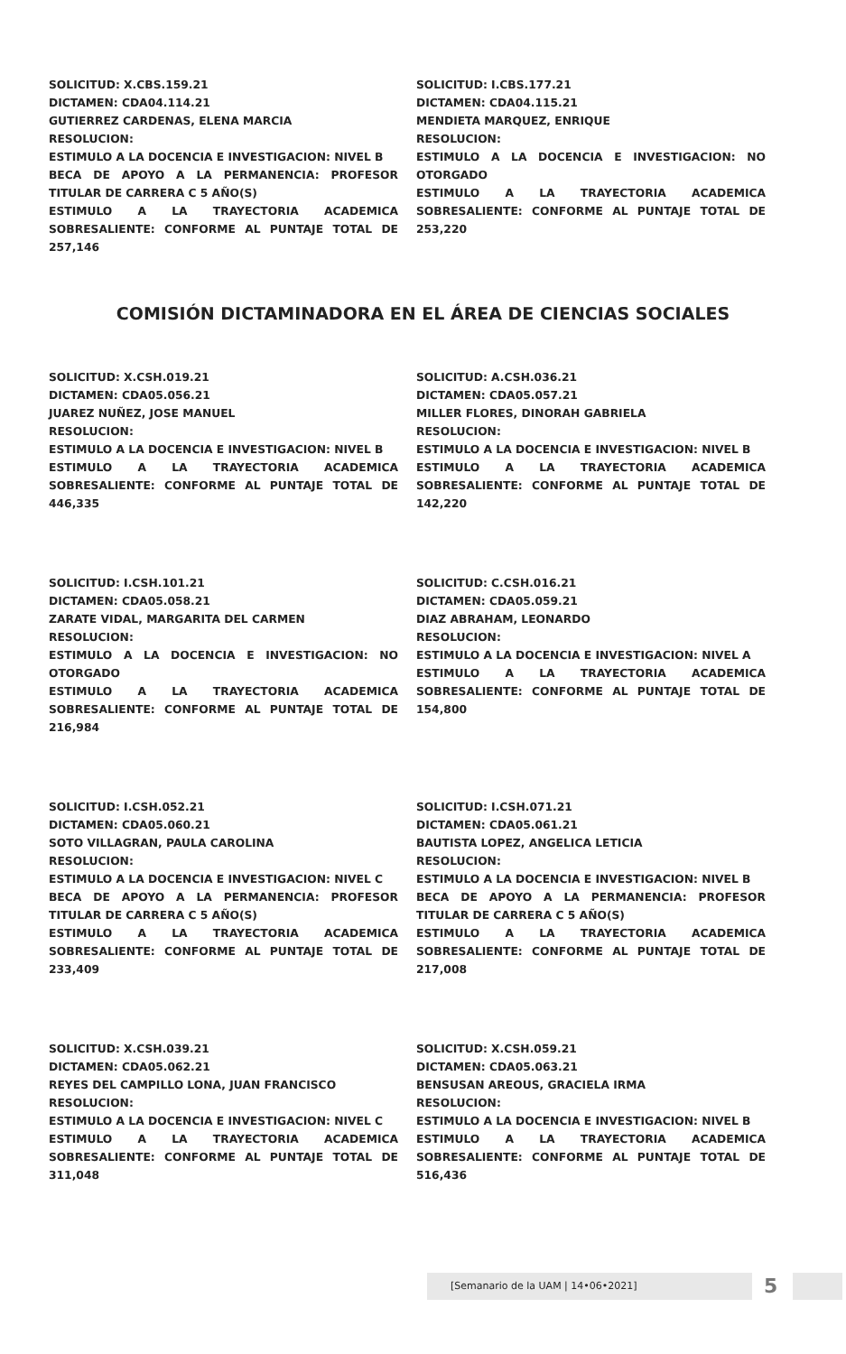SOLICITUD: X.CBS.159.21
DICTAMEN: CDA04.114.21
GUTIERREZ CARDENAS, ELENA MARCIA
RESOLUCION:
ESTIMULO A LA DOCENCIA E INVESTIGACION: NIVEL B
BECA DE APOYO A LA PERMANENCIA: PROFESOR TITULAR DE CARRERA C 5 AÑO(S)
ESTIMULO A LA TRAYECTORIA ACADEMICA SOBRESALIENTE: CONFORME AL PUNTAJE TOTAL DE 257,146
SOLICITUD: I.CBS.177.21
DICTAMEN: CDA04.115.21
MENDIETA MARQUEZ, ENRIQUE
RESOLUCION:
ESTIMULO A LA DOCENCIA E INVESTIGACION: NO OTORGADO
ESTIMULO A LA TRAYECTORIA ACADEMICA SOBRESALIENTE: CONFORME AL PUNTAJE TOTAL DE 253,220
COMISIÓN DICTAMINADORA EN EL ÁREA DE CIENCIAS SOCIALES
SOLICITUD: X.CSH.019.21
DICTAMEN: CDA05.056.21
JUAREZ NUÑEZ, JOSE MANUEL
RESOLUCION:
ESTIMULO A LA DOCENCIA E INVESTIGACION: NIVEL B
ESTIMULO A LA TRAYECTORIA ACADEMICA SOBRESALIENTE: CONFORME AL PUNTAJE TOTAL DE 446,335
SOLICITUD: A.CSH.036.21
DICTAMEN: CDA05.057.21
MILLER FLORES, DINORAH GABRIELA
RESOLUCION:
ESTIMULO A LA DOCENCIA E INVESTIGACION: NIVEL B
ESTIMULO A LA TRAYECTORIA ACADEMICA SOBRESALIENTE: CONFORME AL PUNTAJE TOTAL DE 142,220
SOLICITUD: I.CSH.101.21
DICTAMEN: CDA05.058.21
ZARATE VIDAL, MARGARITA DEL CARMEN
RESOLUCION:
ESTIMULO A LA DOCENCIA E INVESTIGACION: NO OTORGADO
ESTIMULO A LA TRAYECTORIA ACADEMICA SOBRESALIENTE: CONFORME AL PUNTAJE TOTAL DE 216,984
SOLICITUD: C.CSH.016.21
DICTAMEN: CDA05.059.21
DIAZ ABRAHAM, LEONARDO
RESOLUCION:
ESTIMULO A LA DOCENCIA E INVESTIGACION: NIVEL A
ESTIMULO A LA TRAYECTORIA ACADEMICA SOBRESALIENTE: CONFORME AL PUNTAJE TOTAL DE 154,800
SOLICITUD: I.CSH.052.21
DICTAMEN: CDA05.060.21
SOTO VILLAGRAN, PAULA CAROLINA
RESOLUCION:
ESTIMULO A LA DOCENCIA E INVESTIGACION: NIVEL C
BECA DE APOYO A LA PERMANENCIA: PROFESOR TITULAR DE CARRERA C 5 AÑO(S)
ESTIMULO A LA TRAYECTORIA ACADEMICA SOBRESALIENTE: CONFORME AL PUNTAJE TOTAL DE 233,409
SOLICITUD: I.CSH.071.21
DICTAMEN: CDA05.061.21
BAUTISTA LOPEZ, ANGELICA LETICIA
RESOLUCION:
ESTIMULO A LA DOCENCIA E INVESTIGACION: NIVEL B
BECA DE APOYO A LA PERMANENCIA: PROFESOR TITULAR DE CARRERA C 5 AÑO(S)
ESTIMULO A LA TRAYECTORIA ACADEMICA SOBRESALIENTE: CONFORME AL PUNTAJE TOTAL DE 217,008
SOLICITUD: X.CSH.039.21
DICTAMEN: CDA05.062.21
REYES DEL CAMPILLO LONA, JUAN FRANCISCO
RESOLUCION:
ESTIMULO A LA DOCENCIA E INVESTIGACION: NIVEL C
ESTIMULO A LA TRAYECTORIA ACADEMICA SOBRESALIENTE: CONFORME AL PUNTAJE TOTAL DE 311,048
SOLICITUD: X.CSH.059.21
DICTAMEN: CDA05.063.21
BENSUSAN AREOUS, GRACIELA IRMA
RESOLUCION:
ESTIMULO A LA DOCENCIA E INVESTIGACION: NIVEL B
ESTIMULO A LA TRAYECTORIA ACADEMICA SOBRESALIENTE: CONFORME AL PUNTAJE TOTAL DE 516,436
[Semanario de la UAM | 14•06•2021] 5